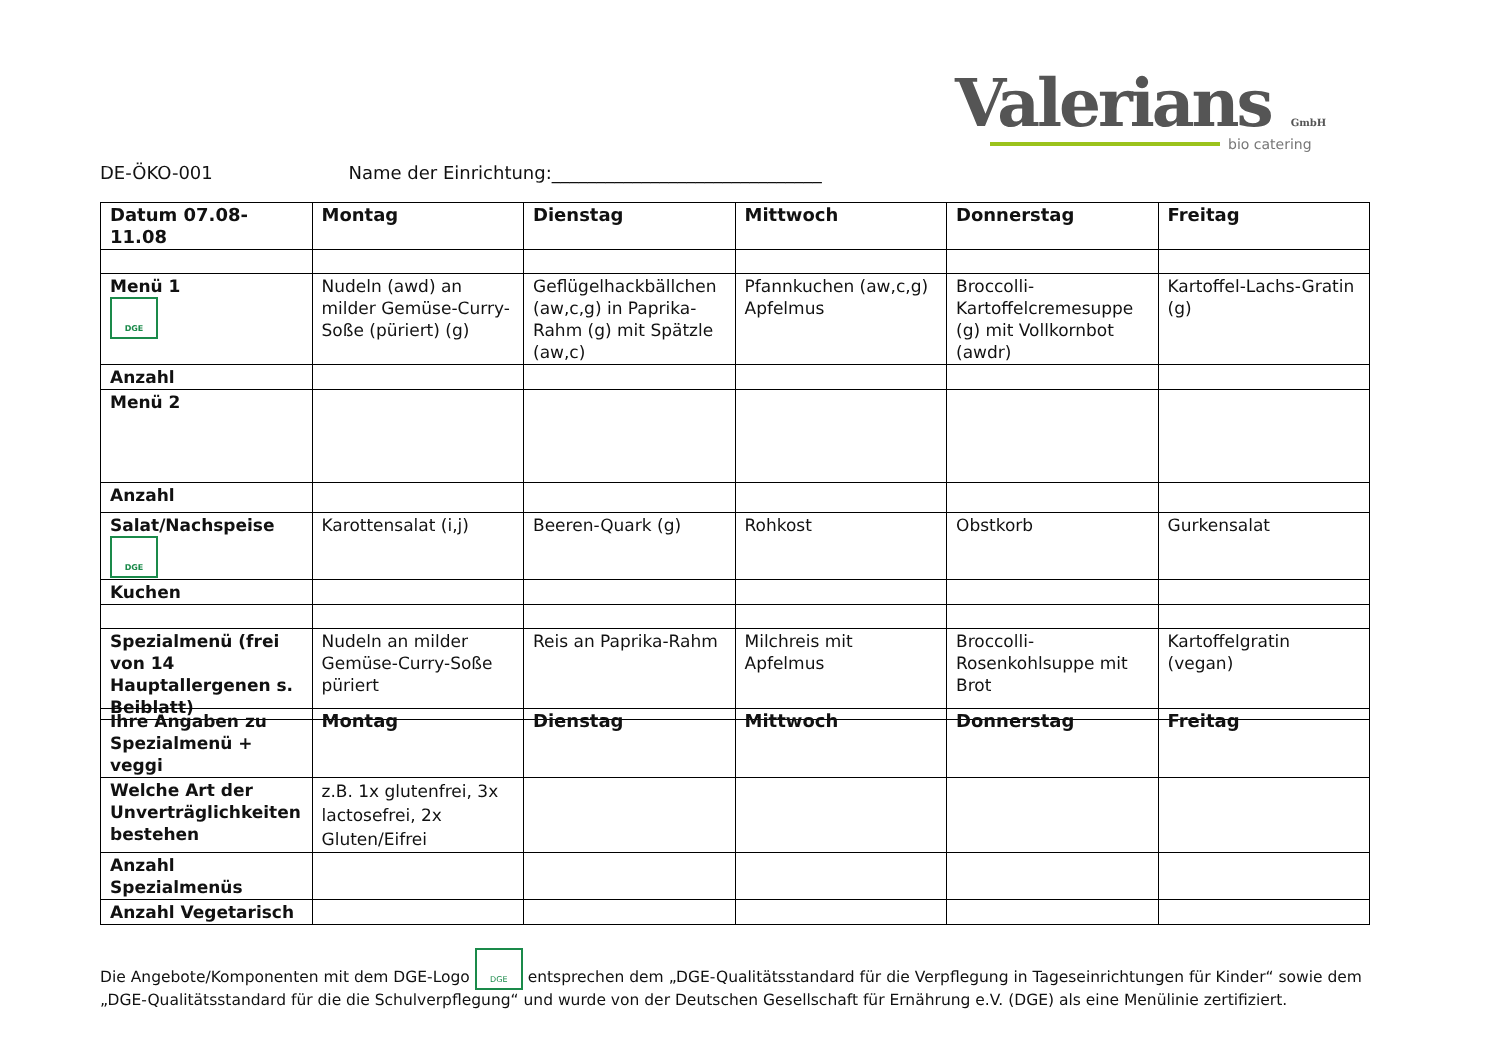Valerians GmbH
bio catering
DE-ÖKO-001 Name der Einrichtung:______________________________
| Datum 07.08-11.08 | Montag | Dienstag | Mittwoch | Donnerstag | Freitag |
| --- | --- | --- | --- | --- | --- |
| Menü 1 DGE | Nudeln (awd) an milder Gemüse-Curry-Soße (püriert) (g) | Geflügelhackbällchen (aw,c,g) in Paprika-Rahm (g) mit Spätzle (aw,c) | Pfannkuchen (aw,c,g) Apfelmus | Broccolli-Kartoffelcremesuppe (g) mit Vollkornbot (awdr) | Kartoffel-Lachs-Gratin (g) |
| Anzahl | | | | | |
| Menü 2 | | | | | |
| Anzahl | | | | | |
| Salat/Nachspeise DGE | Karottensalat (i,j) | Beeren-Quark (g) | Rohkost | Obstkorb | Gurkensalat |
| Kuchen | | | | | |
| Spezialmenü (frei von 14 Hauptallergenen s. Beiblatt) | Nudeln an milder Gemüse-Curry-Soße püriert | Reis an Paprika-Rahm | Milchreis mit Apfelmus | Broccolli-Rosenkohlsuppe mit Brot | Kartoffelgratin (vegan) |
| Ihre Angaben zu Spezialmenü + veggi | Montag | Dienstag | Mittwoch | Donnerstag | Freitag |
| Welche Art der Unverträglichkeiten bestehen | z.B. 1x glutenfrei, 3x lactosefrei, 2x Gluten/Eifrei | | | | |
| Anzahl Spezialmenüs | | | | | |
| Anzahl Vegetarisch | | | | | |
Die Angebote/Komponenten mit dem DGE-Logo DGE entsprechen dem „DGE-Qualitätsstandard für die Verpflegung in Tageseinrichtungen für Kinder“ sowie dem „DGE-Qualitätsstandard für die die Schulverpflegung“ und wurde von der Deutschen Gesellschaft für Ernährung e.V. (DGE) als eine Menülinie zertifiziert.